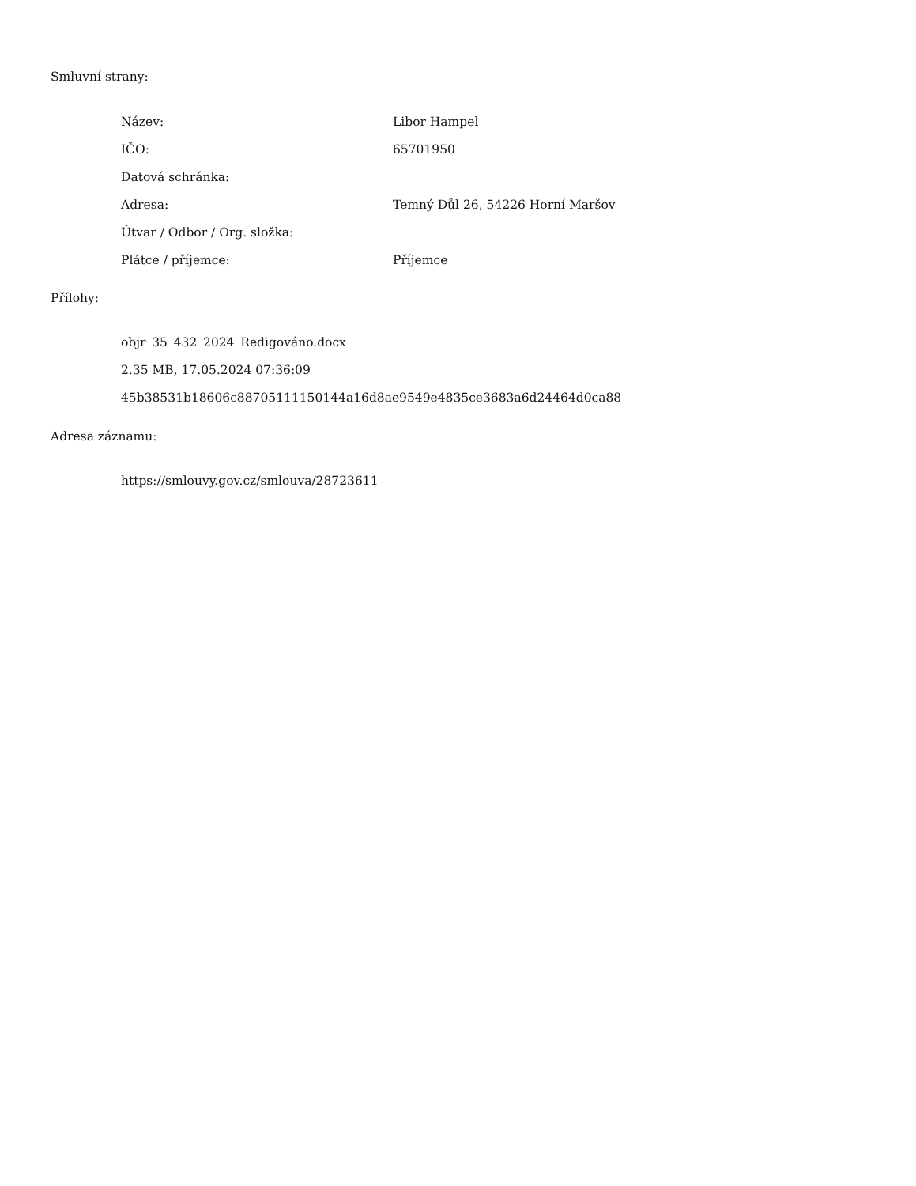Smluvní strany:
| Název: | Libor Hampel |
| IČO: | 65701950 |
| Datová schránka: | |
| Adresa: | Temný Důl 26, 54226 Horní Maršov |
| Útvar / Odbor / Org. složka: | |
| Plátce / příjemce: | Příjemce |
Přílohy:
objr_35_432_2024_Redigováno.docx
2.35 MB, 17.05.2024 07:36:09
45b38531b18606c88705111150144a16d8ae9549e4835ce3683a6d24464d0ca88
Adresa záznamu:
https://smlouvy.gov.cz/smlouva/28723611